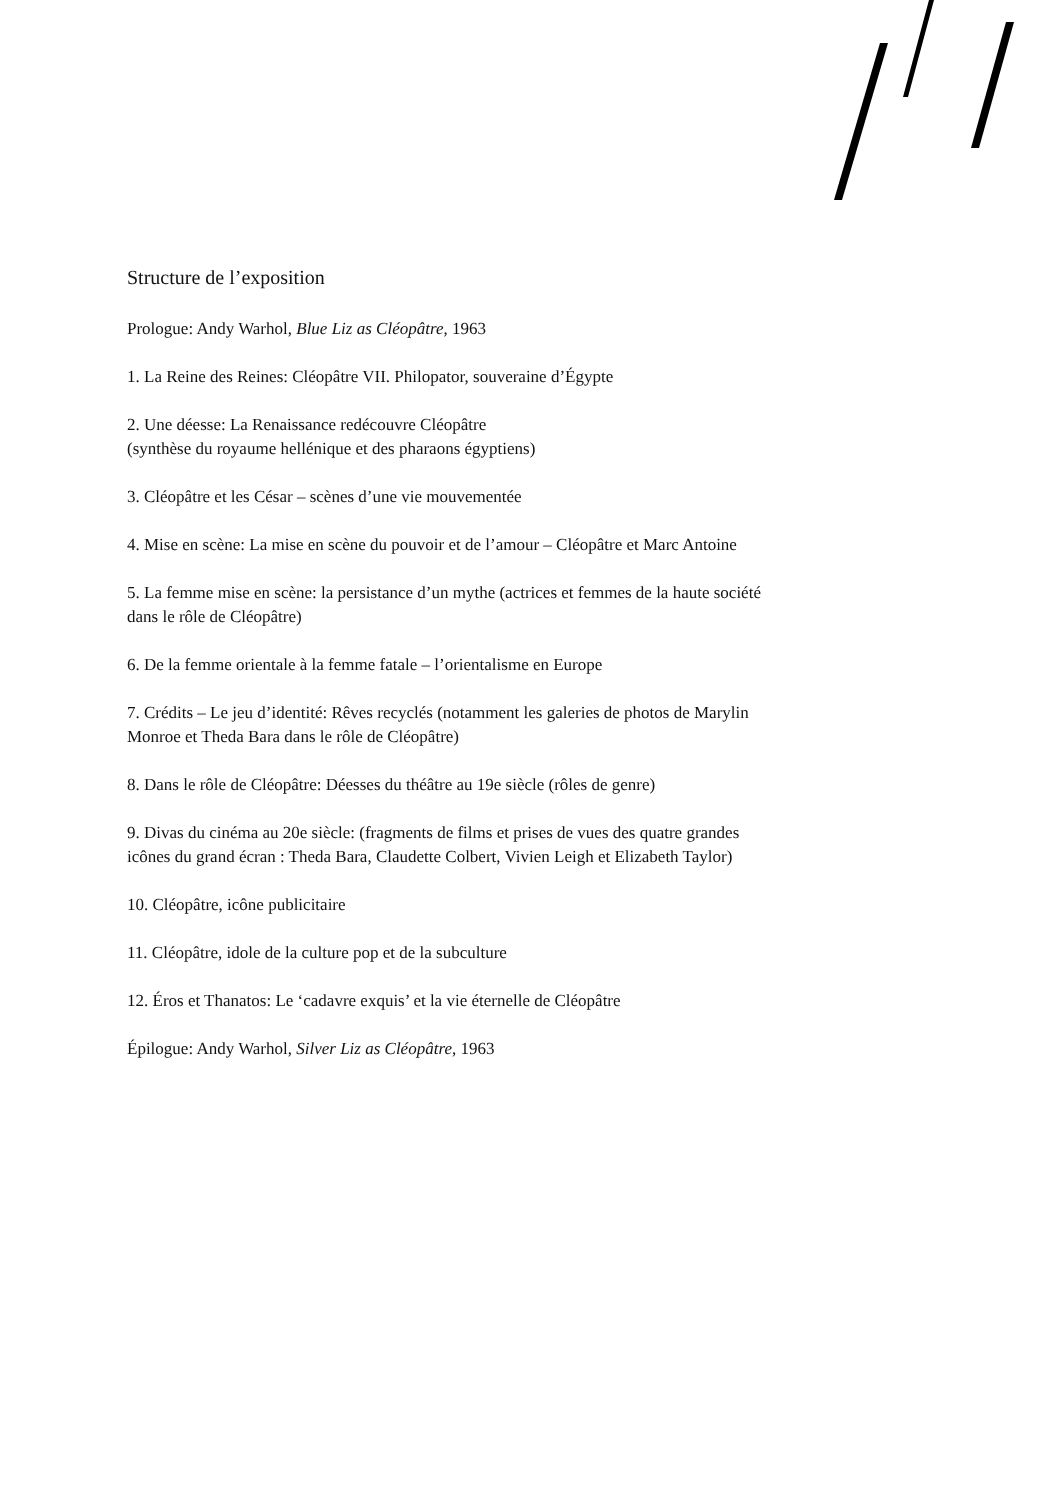Structure de l’exposition
Prologue: Andy Warhol, Blue Liz as Cléopâtre, 1963
1. La Reine des Reines: Cléopâtre VII. Philopator, souveraine d’Égypte
2. Une déesse: La Renaissance redécouvre Cléopâtre
(synthèse du royaume hellénique et des pharaons égyptiens)
3. Cléopâtre et les César – scènes d’une vie mouvementée
4. Mise en scène: La mise en scène du pouvoir et de l’amour – Cléopâtre et Marc Antoine
5. La femme mise en scène: la persistance d’un mythe (actrices et femmes de la haute société dans le rôle de Cléopâtre)
6. De la femme orientale à la femme fatale – l’orientalisme en Europe
7. Crédits – Le jeu d’identité: Rêves recyclés (notamment les galeries de photos de Marylin Monroe et Theda Bara dans le rôle de Cléopâtre)
8. Dans le rôle de Cléopâtre: Déesses du théâtre au 19e siècle (rôles de genre)
9. Divas du cinéma au 20e siècle: (fragments de films et prises de vues des quatre grandes icônes du grand écran : Theda Bara, Claudette Colbert, Vivien Leigh et Elizabeth Taylor)
10. Cléopâtre, icône publicitaire
11. Cléopâtre, idole de la culture pop et de la subculture
12. Éros et Thanatos: Le ‘cadavre exquis’ et la vie éternelle de Cléopâtre
Épilogue: Andy Warhol, Silver Liz as Cléopâtre, 1963